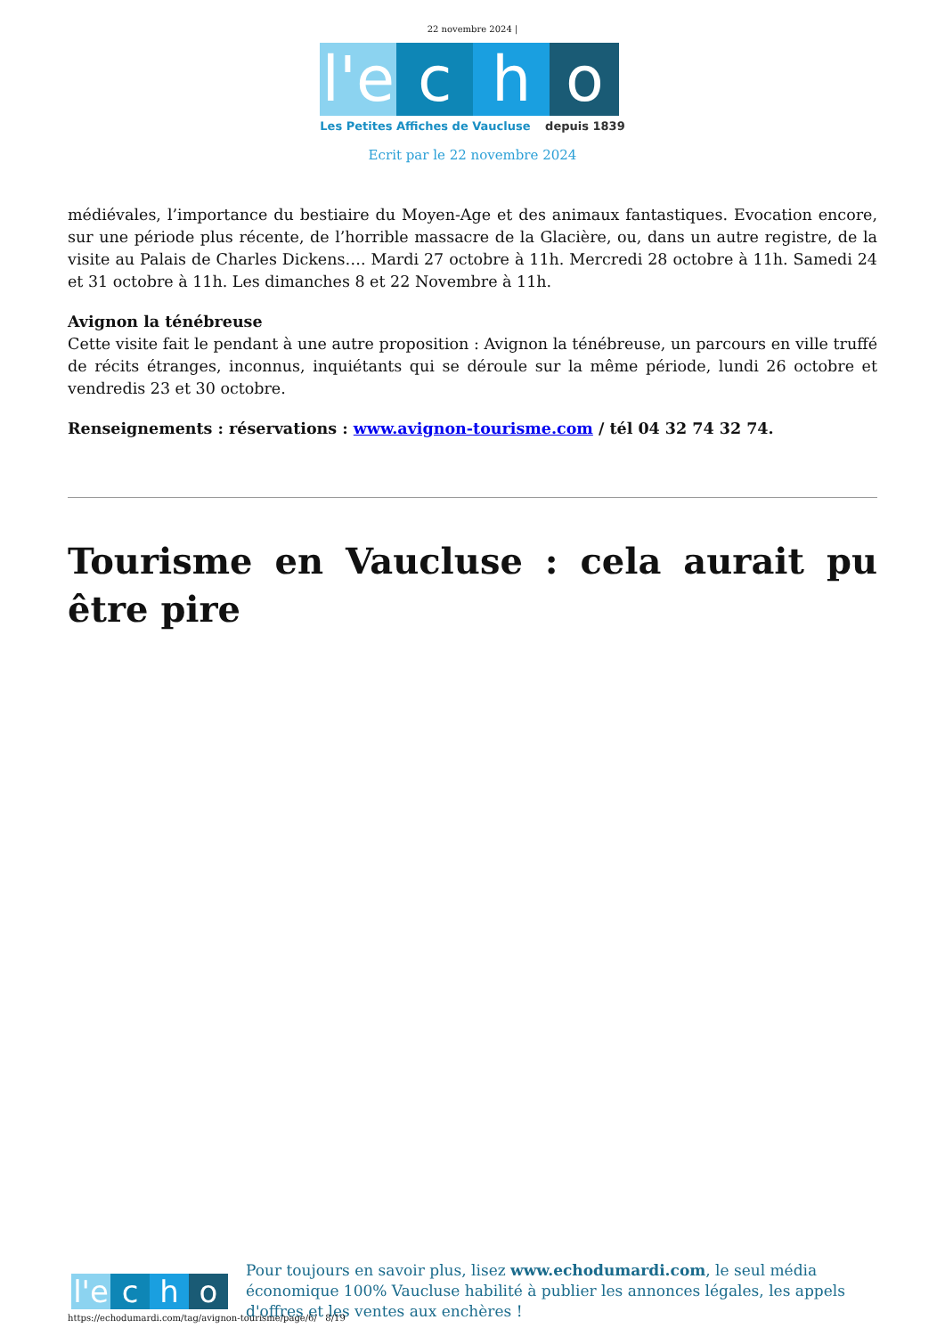22 novembre 2024 |
l'e
c h o
Les Petites Affiches de Vaucluse depuis 1839
Ecrit par le 22 novembre 2024
médiévales, l’importance du bestiaire du Moyen-Age et des animaux fantastiques. Evocation encore, sur une période plus récente, de l’horrible massacre de la Glacière, ou, dans un autre registre, de la visite au Palais de Charles Dickens…. Mardi 27 octobre à 11h. Mercredi 28 octobre à 11h. Samedi 24 et 31 octobre à 11h. Les dimanches 8 et 22 Novembre à 11h.
Avignon la ténébreuse
Cette visite fait le pendant à une autre proposition : Avignon la ténébreuse, un parcours en ville truffé de récits étranges, inconnus, inquiétants qui se déroule sur la même période, lundi 26 octobre et vendredis 23 et 30 octobre.
Renseignements : réservations : www.avignon-tourisme.com / tél 04 32 74 32 74.
Tourisme en Vaucluse : cela aurait pu être pire
l'e
c h o
Pour toujours en savoir plus, lisez www.echodumardi.com, le seul média économique 100% Vaucluse habilité à publier les annonces légales, les appels d'offres et les ventes aux enchères !
https://echodumardi.com/tag/avignon-tourisme/page/6/ 8/19